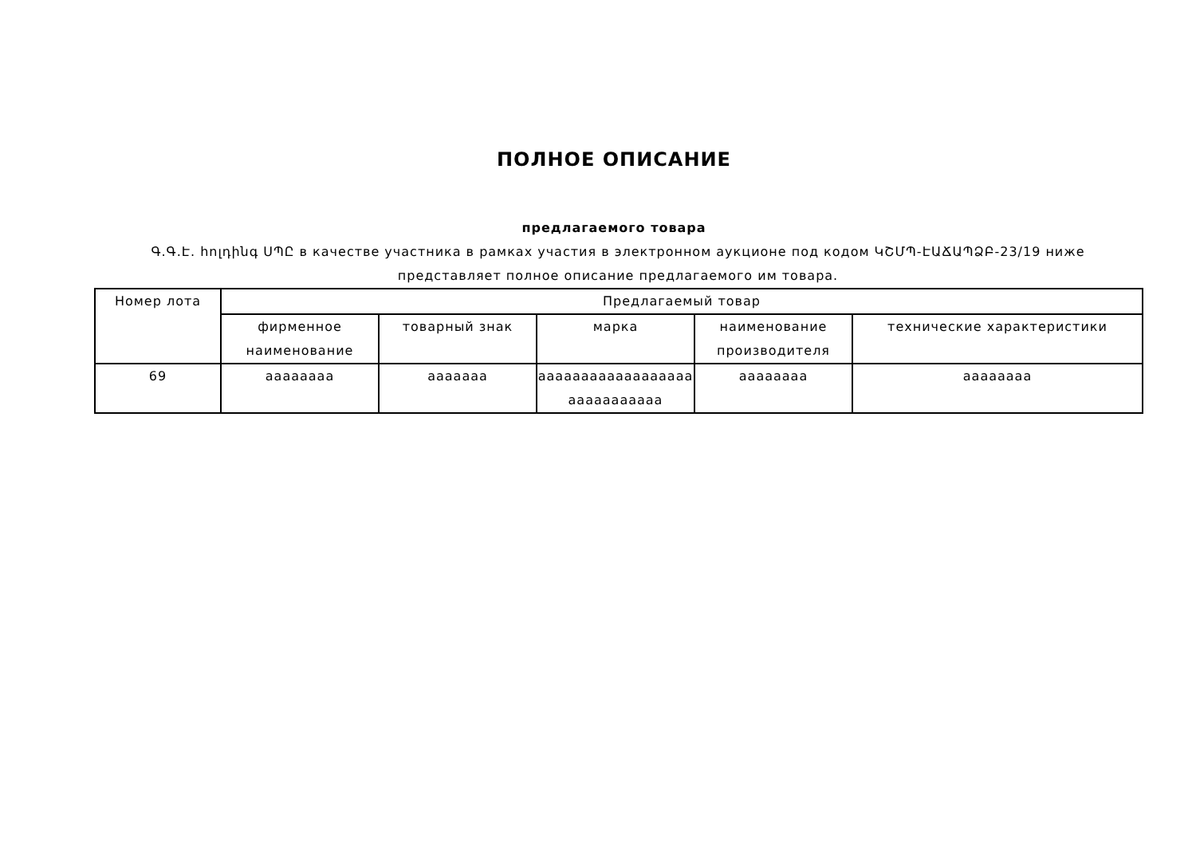ПОЛНОЕ ОПИСАНИЕ
предлагаемого товара
Գ.Գ.Է. հոլդինգ ՍՊԸ в качестве участника в рамках участия в электронном аукционе под кодом ԿՇՄՊ-ԷԱՃԱՊՁԲ-23/19 ниже представляет полное описание предлагаемого им товара.
| Номер лота | Предлагаемый товар | | | | |
| --- | --- | --- | --- | --- | --- |
| | фирменное наименование | товарный знак | марка | наименование производителя | технические характеристики |
| 69 | аааааааа | ааааааа | аааааааааааааааааа ааааааааааа | аааааааа | аааааааа |